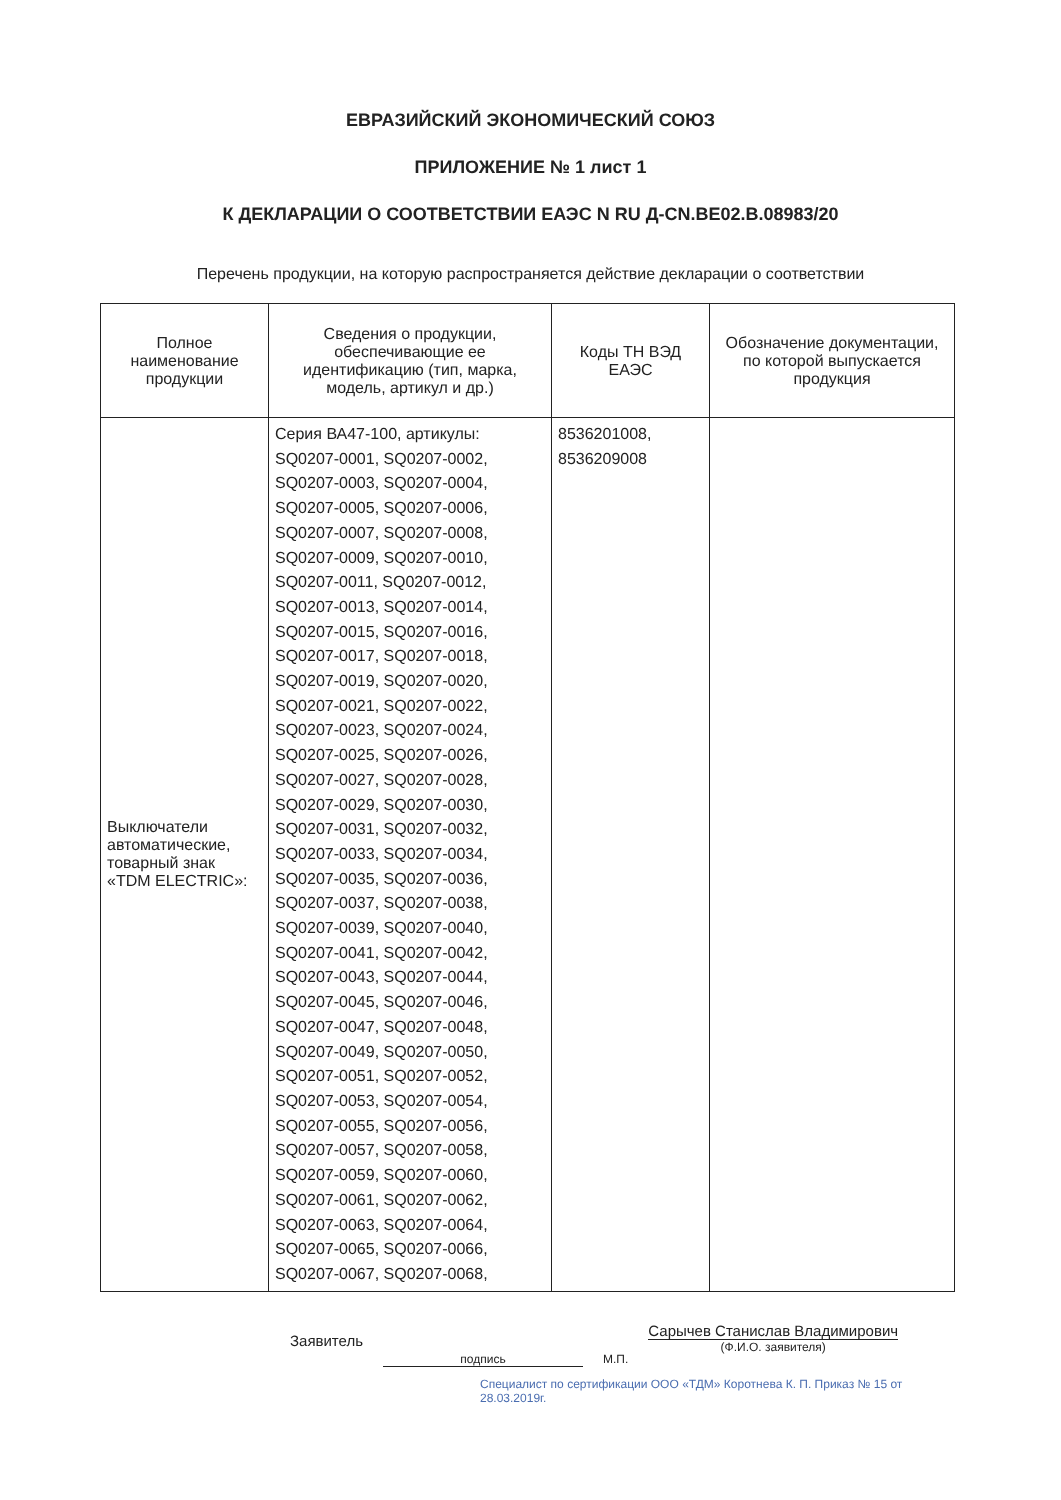ЕВРАЗИЙСКИЙ ЭКОНОМИЧЕСКИЙ СОЮЗ
ПРИЛОЖЕНИЕ № 1 лист 1
К ДЕКЛАРАЦИИ О СООТВЕТСТВИИ ЕАЭС N RU Д-CN.BE02.B.08983/20
Перечень продукции, на которую распространяется действие декларации о соответствии
| Полное наименование продукции | Сведения о продукции, обеспечивающие ее идентификацию (тип, марка, модель, артикул и др.) | Коды ТН ВЭД ЕАЭС | Обозначение документации, по которой выпускается продукция |
| --- | --- | --- | --- |
| Выключатели автоматические, товарный знак «TDM ELECTRIC»: | Серия ВА47-100, артикулы: SQ0207-0001, SQ0207-0002, SQ0207-0003, SQ0207-0004, SQ0207-0005, SQ0207-0006, SQ0207-0007, SQ0207-0008, SQ0207-0009, SQ0207-0010, SQ0207-0011, SQ0207-0012, SQ0207-0013, SQ0207-0014, SQ0207-0015, SQ0207-0016, SQ0207-0017, SQ0207-0018, SQ0207-0019, SQ0207-0020, SQ0207-0021, SQ0207-0022, SQ0207-0023, SQ0207-0024, SQ0207-0025, SQ0207-0026, SQ0207-0027, SQ0207-0028, SQ0207-0029, SQ0207-0030, SQ0207-0031, SQ0207-0032, SQ0207-0033, SQ0207-0034, SQ0207-0035, SQ0207-0036, SQ0207-0037, SQ0207-0038, SQ0207-0039, SQ0207-0040, SQ0207-0041, SQ0207-0042, SQ0207-0043, SQ0207-0044, SQ0207-0045, SQ0207-0046, SQ0207-0047, SQ0207-0048, SQ0207-0049, SQ0207-0050, SQ0207-0051, SQ0207-0052, SQ0207-0053, SQ0207-0054, SQ0207-0055, SQ0207-0056, SQ0207-0057, SQ0207-0058, SQ0207-0059, SQ0207-0060, SQ0207-0061, SQ0207-0062, SQ0207-0063, SQ0207-0064, SQ0207-0065, SQ0207-0066, SQ0207-0067, SQ0207-0068, | 8536201008, 8536209008 | |
Заявитель
подпись М.П.
Сарычев Станислав Владимирович
(Ф.И.О. заявителя)
Специалист по сертификации ООО «ТДМ» Коротнева К. П. Приказ № 15 от 28.03.2019г.